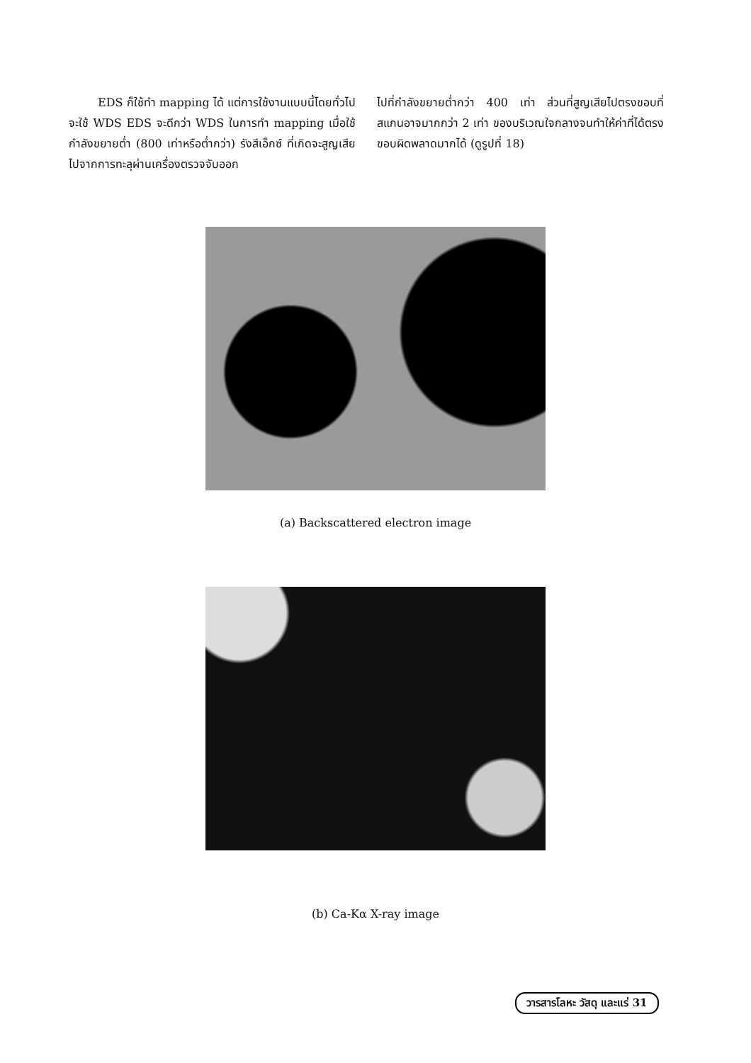EDS ก็ใช้ทำ mapping ได้ แต่การใช้งานแบบนี้โดยทั่วไปจะใช้ WDS EDS จะดีกว่า WDS ในการทำ mapping เมื่อใช้กำลังขยายต่ำ (800 เท่าหรือต่ำกว่า) รังสีเอ็กซ์ ที่เกิดจะสูญเสียไปจากการทะลุผ่านเครื่องตรวจจับออก
ไปที่กำลังขยายต่ำกว่า 400 เท่า ส่วนที่สูญเสียไปตรงขอบที่สแกนอาจมากกว่า 2 เท่า ของบริเวณใจกลางจนทำให้ค่าที่ได้ตรงขอบผิดพลาดมากได้ (ดูรูปที่ 18)
(a) Backscattered electron image
(b) Ca-Kα X-ray image
วารสารโลหะ วัสดุ และแร่ 31